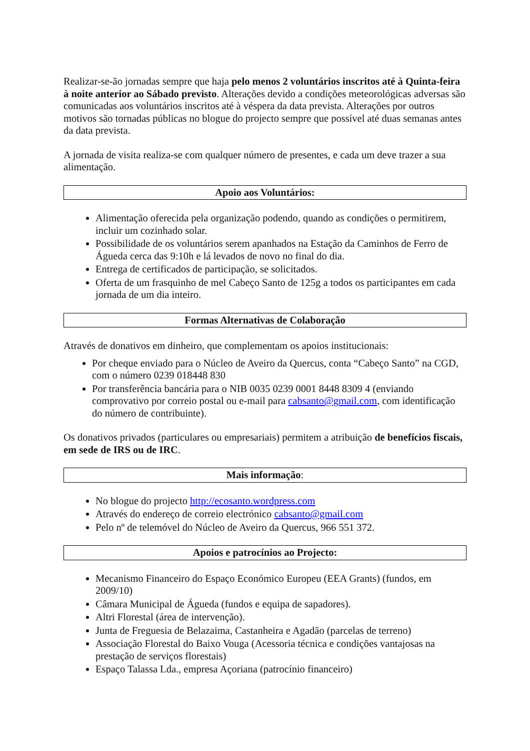Realizar-se-ão jornadas sempre que haja pelo menos 2 voluntários inscritos até à Quinta-feira à noite anterior ao Sábado previsto. Alterações devido a condições meteorológicas adversas são comunicadas aos voluntários inscritos até à véspera da data prevista. Alterações por outros motivos são tornadas públicas no blogue do projecto sempre que possível até duas semanas antes da data prevista.
A jornada de visita realiza-se com qualquer número de presentes, e cada um deve trazer a sua alimentação.
Apoio aos Voluntários:
Alimentação oferecida pela organização podendo, quando as condições o permitirem, incluir um cozinhado solar.
Possibilidade de os voluntários serem apanhados na Estação da Caminhos de Ferro de Águeda cerca das 9:10h e lá levados de novo no final do dia.
Entrega de certificados de participação, se solicitados.
Oferta de um frasquinho de mel Cabeço Santo de 125g a todos os participantes em cada jornada de um dia inteiro.
Formas Alternativas de Colaboração
Através de donativos em dinheiro, que complementam os apoios institucionais:
Por cheque enviado para o Núcleo de Aveiro da Quercus, conta “Cabeço Santo” na CGD, com o número 0239 018448 830
Por transferência bancária para o NIB 0035 0239 0001 8448 8309 4 (enviando comprovativo por correio postal ou e-mail para cabsanto@gmail.com, com identificação do número de contribuinte).
Os donativos privados (particulares ou empresariais) permitem a atribuição de benefícios fiscais, em sede de IRS ou de IRC.
Mais informação:
No blogue do projecto http://ecosanto.wordpress.com
Através do endereço de correio electrónico cabsanto@gmail.com
Pelo nº de telemóvel do Núcleo de Aveiro da Quercus, 966 551 372.
Apoios e patrocínios ao Projecto:
Mecanismo Financeiro do Espaço Económico Europeu (EEA Grants) (fundos, em 2009/10)
Câmara Municipal de Águeda (fundos e equipa de sapadores).
Altri Florestal (área de intervenção).
Junta de Freguesia de Belazaima, Castanheira e Agadão (parcelas de terreno)
Associação Florestal do Baixo Vouga (Acessoria técnica e condições vantajosas na prestação de serviços florestais)
Espaço Talassa Lda., empresa Açoriana (patrocínio financeiro)